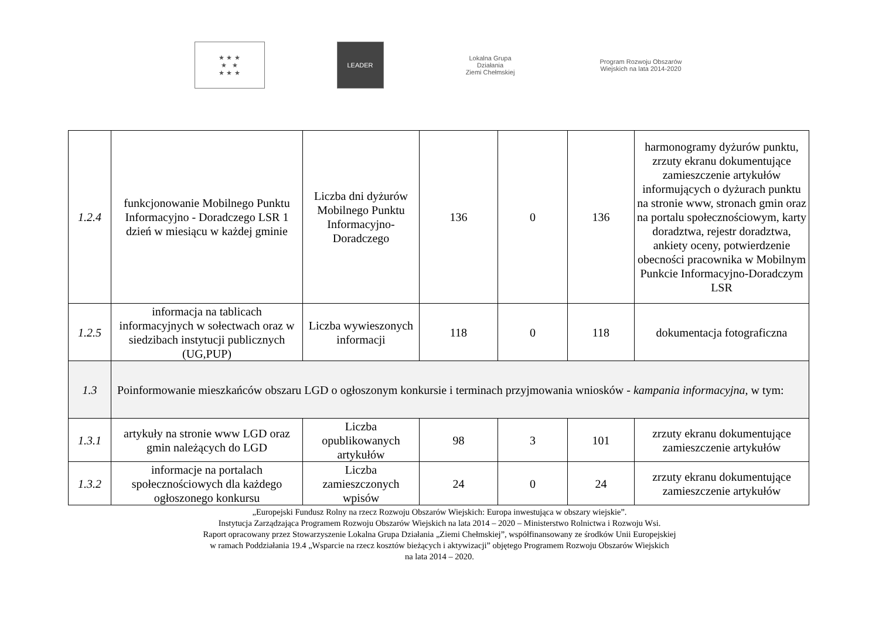★ ★ ★
★ ★
★ ★ ★
LEADER
Lokalna Grupa Działania
Ziemi Chełmskiej
Program Rozwoju Obszarów Wiejskich na lata 2014-2020
| 1.2.4 | funkcjonowanie Mobilnego Punktu Informacyjno - Doradczego LSR 1 dzień w miesiącu w każdej gminie | Liczba dni dyżurów Mobilnego Punktu Informacyjno-Doradczego | 136 | 0 | 136 | harmonogramy dyżurów punktu, zrzuty ekranu dokumentujące zamieszczenie artykułów informujących o dyżurach punktu na stronie www, stronach gmin oraz na portalu społecznościowym, karty doradztwa, rejestr doradztwa, ankiety oceny, potwierdzenie obecności pracownika w Mobilnym Punkcie Informacyjno-Doradczym LSR |
| 1.2.5 | informacja na tablicach informacyjnych w sołectwach oraz w siedzibach instytucji publicznych (UG,PUP) | Liczba wywieszonych informacji | 118 | 0 | 118 | dokumentacja fotograficzna |
| 1.3 | Poinformowanie mieszkańców obszaru LGD o ogłoszonym konkursie i terminach przyjmowania wniosków - kampania informacyjna , w tym: | | | | | |
| 1.3.1 | artykuły na stronie www LGD oraz gmin należących do LGD | Liczba opublikowanych artykułów | 98 | 3 | 101 | zrzuty ekranu dokumentujące zamieszczenie artykułów |
| 1.3.2 | informacje na portalach społecznościowych dla każdego ogłoszonego konkursu | Liczba zamieszczonych wpisów | 24 | 0 | 24 | zrzuty ekranu dokumentujące zamieszczenie artykułów |
„Europejski Fundusz Rolny na rzecz Rozwoju Obszarów Wiejskich: Europa inwestująca w obszary wiejskie”.
Instytucja Zarządzająca Programem Rozwoju Obszarów Wiejskich na lata 2014 – 2020 – Ministerstwo Rolnictwa i Rozwoju Wsi.
Raport opracowany przez Stowarzyszenie Lokalna Grupa Działania „Ziemi Chełmskiej”, współfinansowany ze środków Unii Europejskiej
w ramach Poddziałania 19.4 „Wsparcie na rzecz kosztów bieżących i aktywizacji” objętego Programem Rozwoju Obszarów Wiejskich
na lata 2014 – 2020.